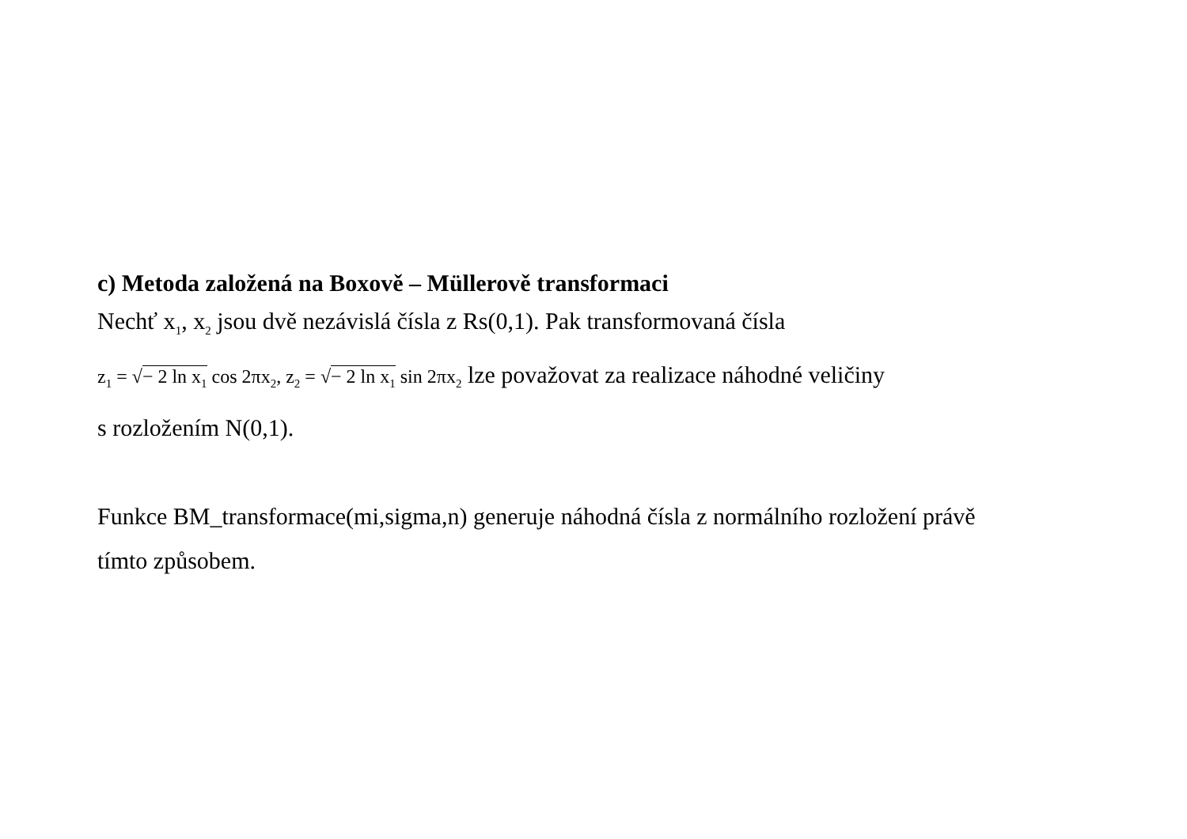c) Metoda založená na Boxově – Müllerově transformaci
Nechť x<sub>1</sub>, x<sub>2</sub> jsou dvě nezávislá čísla z Rs(0,1). Pak transformovaná čísla
z<sub>1</sub> = √− 2 ln x<sub>1</sub> cos 2πx<sub>2</sub>, z<sub>2</sub> = √− 2 ln x<sub>1</sub> sin 2πx<sub>2</sub> lze považovat za realizace náhodné veličiny
s rozložením N(0,1).
Funkce BM_transformace(mi,sigma,n) generuje náhodná čísla z normálního rozložení právě
tímto způsobem.